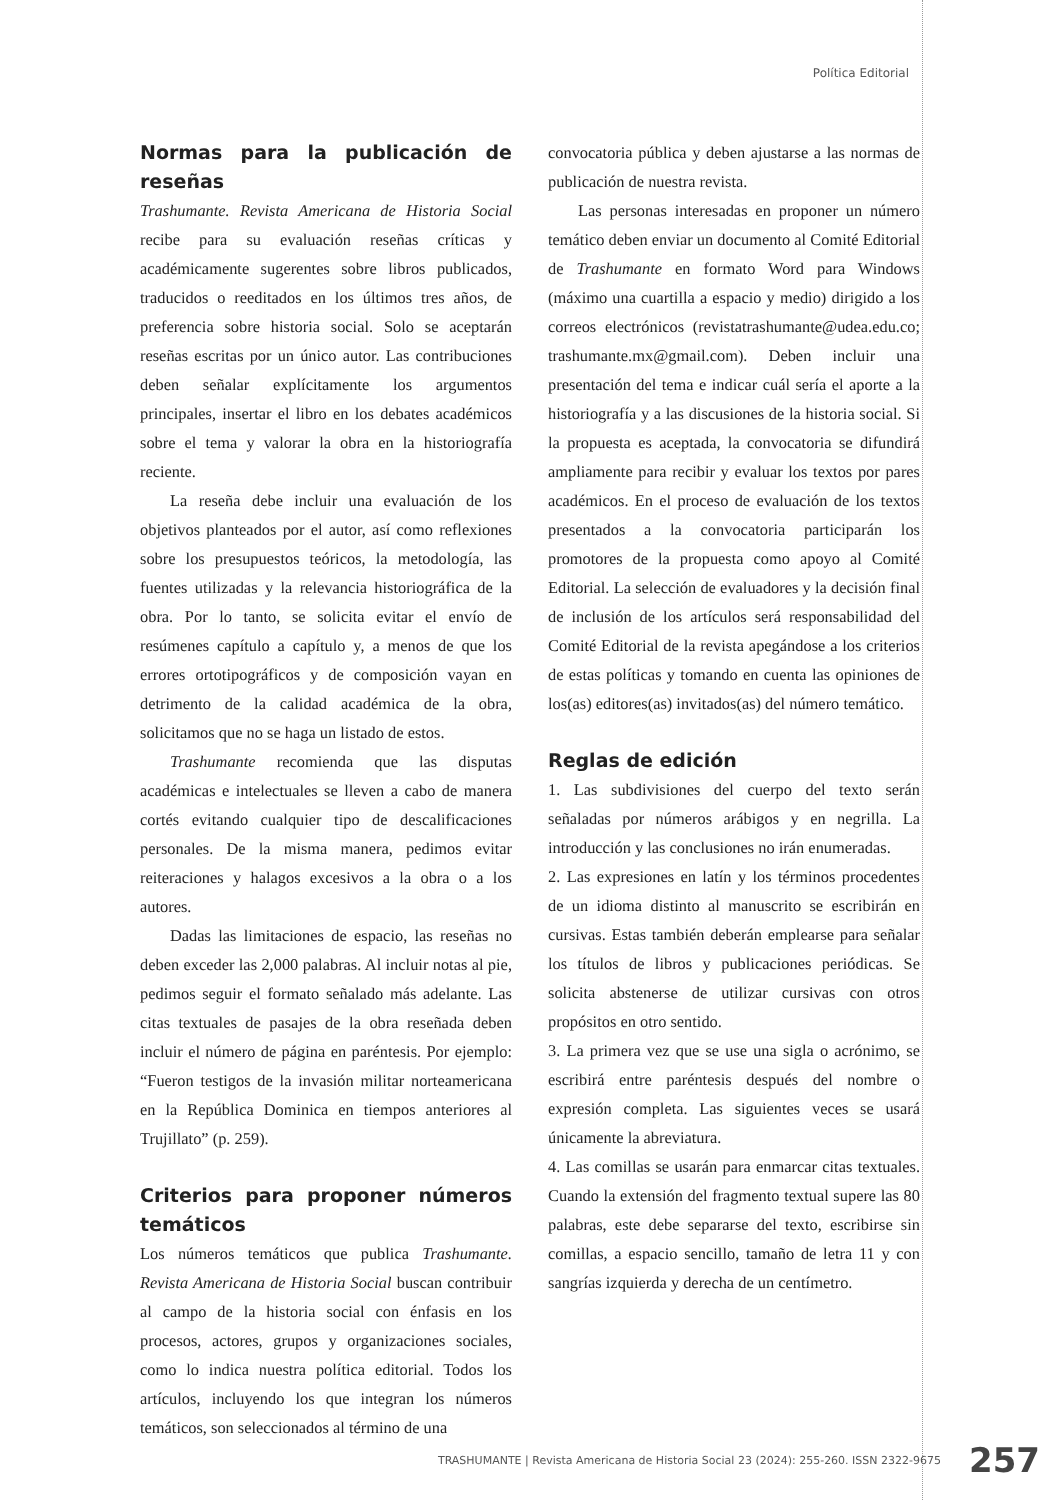Política Editorial
Normas para la publicación de reseñas
Trashumante. Revista Americana de Historia Social recibe para su evaluación reseñas críticas y académicamente sugerentes sobre libros publicados, traducidos o reeditados en los últimos tres años, de preferencia sobre historia social. Solo se aceptarán reseñas escritas por un único autor. Las contribuciones deben señalar explícitamente los argumentos principales, insertar el libro en los debates académicos sobre el tema y valorar la obra en la historiografía reciente.
La reseña debe incluir una evaluación de los objetivos planteados por el autor, así como reflexiones sobre los presupuestos teóricos, la metodología, las fuentes utilizadas y la relevancia historiográfica de la obra. Por lo tanto, se solicita evitar el envío de resúmenes capítulo a capítulo y, a menos de que los errores ortotipográficos y de composición vayan en detrimento de la calidad académica de la obra, solicitamos que no se haga un listado de estos.
Trashumante recomienda que las disputas académicas e intelectuales se lleven a cabo de manera cortés evitando cualquier tipo de descalificaciones personales. De la misma manera, pedimos evitar reiteraciones y halagos excesivos a la obra o a los autores.
Dadas las limitaciones de espacio, las reseñas no deben exceder las 2,000 palabras. Al incluir notas al pie, pedimos seguir el formato señalado más adelante. Las citas textuales de pasajes de la obra reseñada deben incluir el número de página en paréntesis. Por ejemplo: “Fueron testigos de la invasión militar norteamericana en la República Dominica en tiempos anteriores al Trujillato” (p. 259).
Criterios para proponer números temáticos
Los números temáticos que publica Trashumante. Revista Americana de Historia Social buscan contribuir al campo de la historia social con énfasis en los procesos, actores, grupos y organizaciones sociales, como lo indica nuestra política editorial. Todos los artículos, incluyendo los que integran los números temáticos, son seleccionados al término de una
convocatoria pública y deben ajustarse a las normas de publicación de nuestra revista.
Las personas interesadas en proponer un número temático deben enviar un documento al Comité Editorial de Trashumante en formato Word para Windows (máximo una cuartilla a espacio y medio) dirigido a los correos electrónicos (revistatrashumante@udea.edu.co; trashumante.mx@gmail.com). Deben incluir una presentación del tema e indicar cuál sería el aporte a la historiografía y a las discusiones de la historia social. Si la propuesta es aceptada, la convocatoria se difundirá ampliamente para recibir y evaluar los textos por pares académicos. En el proceso de evaluación de los textos presentados a la convocatoria participarán los promotores de la propuesta como apoyo al Comité Editorial. La selección de evaluadores y la decisión final de inclusión de los artículos será responsabilidad del Comité Editorial de la revista apegándose a los criterios de estas políticas y tomando en cuenta las opiniones de los(as) editores(as) invitados(as) del número temático.
Reglas de edición
1. Las subdivisiones del cuerpo del texto serán señaladas por números arábigos y en negrilla. La introducción y las conclusiones no irán enumeradas.
2. Las expresiones en latín y los términos procedentes de un idioma distinto al manuscrito se escribirán en cursivas. Estas también deberán emplearse para señalar los títulos de libros y publicaciones periódicas. Se solicita abstenerse de utilizar cursivas con otros propósitos en otro sentido.
3. La primera vez que se use una sigla o acrónimo, se escribirá entre paréntesis después del nombre o expresión completa. Las siguientes veces se usará únicamente la abreviatura.
4. Las comillas se usarán para enmarcar citas textuales. Cuando la extensión del fragmento textual supere las 80 palabras, este debe separarse del texto, escribirse sin comillas, a espacio sencillo, tamaño de letra 11 y con sangrías izquierda y derecha de un centímetro.
TRASHUMANTE | Revista Americana de Historia Social 23 (2024): 255-260. ISSN 2322-9675 257